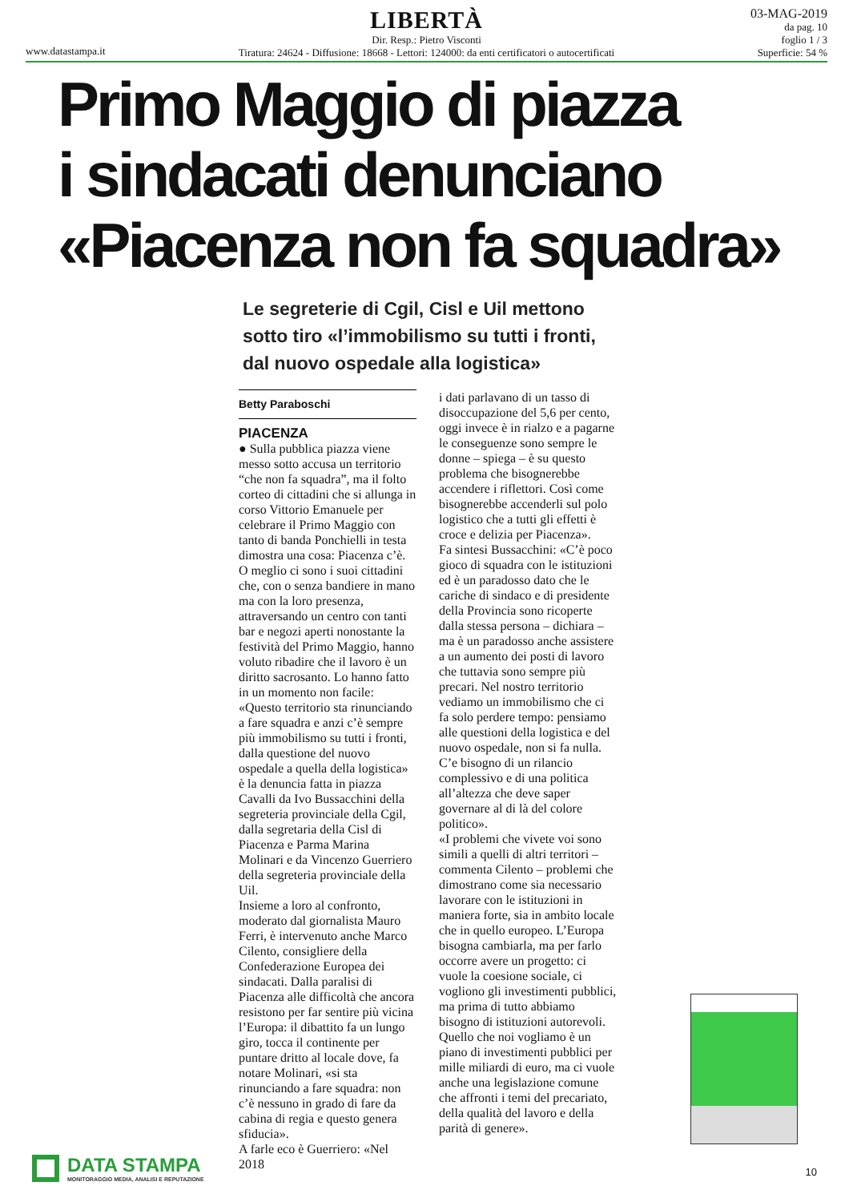www.datastampa.it
LIBERTÀ
Dir. Resp.: Pietro Visconti
Tiratura: 24624 - Diffusione: 18668 - Lettori: 124000: da enti certificatori o autocertificati
03-MAG-2019
da pag. 10
foglio 1 / 3
Superficie: 54 %
Primo Maggio di piazza
i sindacati denunciano
«Piacenza non fa squadra»
Le segreterie di Cgil, Cisl e Uil mettono
sotto tiro «l’immobilismo su tutti i fronti,
dal nuovo ospedale alla logistica»
Betty Paraboschi
PIACENZA
● Sulla pubblica piazza viene messo sotto accusa un territorio “che non fa squadra”, ma il folto corteo di cittadini che si allunga in corso Vittorio Emanuele per celebrare il Primo Maggio con tanto di banda Ponchielli in testa dimostra una cosa: Piacenza c’è. O meglio ci sono i suoi cittadini che, con o senza bandiere in mano ma con la loro presenza, attraversando un centro con tanti bar e negozi aperti nonostante la festività del Primo Maggio, hanno voluto ribadire che il lavoro è un diritto sacrosanto. Lo hanno fatto in un momento non facile: «Questo territorio sta rinunciando a fare squadra e anzi c’è sempre più immobilismo su tutti i fronti, dalla questione del nuovo ospedale a quella della logistica» è la denuncia fatta in piazza Cavalli da Ivo Bussacchini della segreteria provinciale della Cgil, dalla segretaria della Cisl di Piacenza e Parma Marina Molinari e da Vincenzo Guerriero della segreteria provinciale della Uil.
Insieme a loro al confronto, moderato dal giornalista Mauro Ferri, è intervenuto anche Marco Cilento, consigliere della Confederazione Europea dei sindacati. Dalla paralisi di Piacenza alle difficoltà che ancora resistono per far sentire più vicina l’Europa: il dibattito fa un lungo giro, tocca il continente per puntare dritto al locale dove, fa notare Molinari, «si sta rinunciando a fare squadra: non c’è nessuno in grado di fare da cabina di regia e questo genera sfiducia».
A farle eco è Guerriero: «Nel 2018
i dati parlavano di un tasso di disoccupazione del 5,6 per cento, oggi invece è in rialzo e a pagarne le conseguenze sono sempre le donne – spiega – è su questo problema che bisognerebbe accendere i riflettori. Così come bisognerebbe accenderli sul polo logistico che a tutti gli effetti è croce e delizia per Piacenza».
Fa sintesi Bussacchini: «C’è poco gioco di squadra con le istituzioni ed è un paradosso dato che le cariche di sindaco e di presidente della Provincia sono ricoperte dalla stessa persona – dichiara – ma è un paradosso anche assistere a un aumento dei posti di lavoro che tuttavia sono sempre più precari. Nel nostro territorio vediamo un immobilismo che ci fa solo perdere tempo: pensiamo alle questioni della logistica e del nuovo ospedale, non si fa nulla. C’e bisogno di un rilancio complessivo e di una politica all’altezza che deve saper governare al di là del colore politico».
«I problemi che vivete voi sono simili a quelli di altri territori – commenta Cilento – problemi che dimostrano come sia necessario lavorare con le istituzioni in maniera forte, sia in ambito locale che in quello europeo. L’Europa bisogna cambiarla, ma per farlo occorre avere un progetto: ci vuole la coesione sociale, ci vogliono gli investimenti pubblici, ma prima di tutto abbiamo bisogno di istituzioni autorevoli. Quello che noi vogliamo è un piano di investimenti pubblici per mille miliardi di euro, ma ci vuole anche una legislazione comune che affronti i temi del precariato, della qualità del lavoro e della parità di genere».
DATA STAMPA
MONITORAGGIO MEDIA, ANALISI E REPUTAZIONE
10